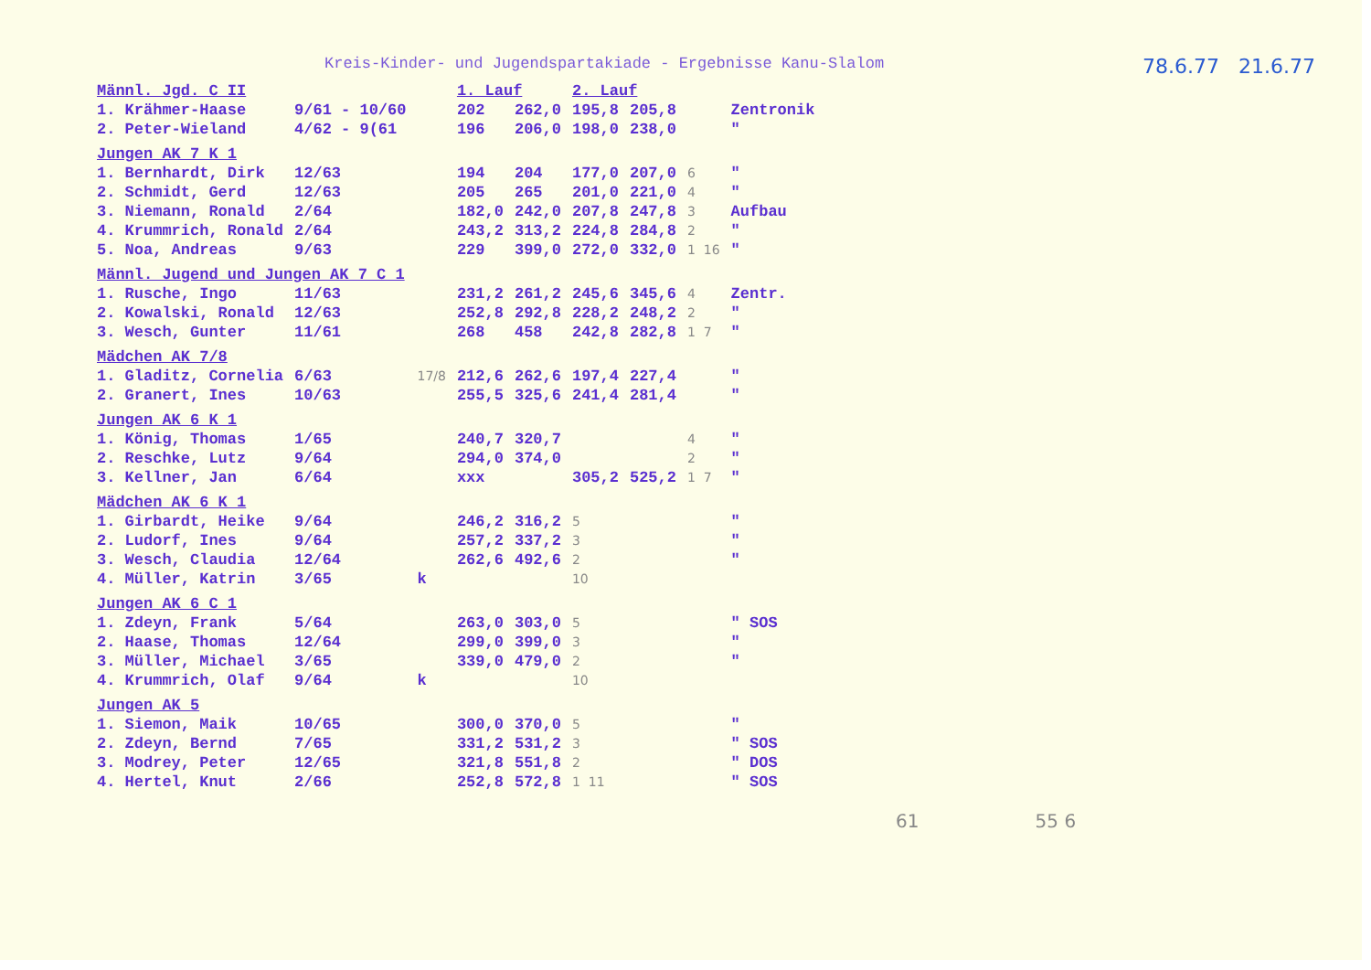Kreis-Kinder- und Jugendspartakiade - Ergebnisse Kanu-Slalom
78.6.77 21.6.77
| Männl. Jgd. C II | | | 1. Lauf | | 2. Lauf | | | |
| 1. Krähmer-Haase | 9/61 - 10/60 | | 202 | 262,0 | 195,8 | 205,8 | | Zentronik |
| 2. Peter-Wieland | 4/62 - 9(61 | | 196 | 206,0 | 198,0 | 238,0 | | " |
| Jungen AK 7 K 1 | | | | | | | | |
| 1. Bernhardt, Dirk | 12/63 | | 194 | 204 | 177,0 | 207,0 | 6 | " |
| 2. Schmidt, Gerd | 12/63 | | 205 | 265 | 201,0 | 221,0 | 4 | " |
| 3. Niemann, Ronald | 2/64 | | 182,0 | 242,0 | 207,8 | 247,8 | 3 | Aufbau |
| 4. Krummrich, Ronald | 2/64 | | 243,2 | 313,2 | 224,8 | 284,8 | 2 | " |
| 5. Noa, Andreas | 9/63 | | 229 | 399,0 | 272,0 | 332,0 | 1 16 | " |
| Männl. Jugend und Jungen AK 7 C 1 | | | | | | | | |
| 1. Rusche, Ingo | 11/63 | | 231,2 | 261,2 | 245,6 | 345,6 | 4 | Zentr. |
| 2. Kowalski, Ronald | 12/63 | | 252,8 | 292,8 | 228,2 | 248,2 | 2 | " |
| 3. Wesch, Gunter | 11/61 | | 268 | 458 | 242,8 | 282,8 | 1 7 | " |
| Mädchen AK 7/8 | | | | | | | | |
| 1. Gladitz, Cornelia | 6/63 | 17/8 | 212,6 | 262,6 | 197,4 | 227,4 | | " |
| 2. Granert, Ines | 10/63 | | 255,5 | 325,6 | 241,4 | 281,4 | | " |
| Jungen AK 6 K 1 | | | | | | | | |
| 1. König, Thomas | 1/65 | | 240,7 | 320,7 | | | 4 | " |
| 2. Reschke, Lutz | 9/64 | | 294,0 | 374,0 | | | 2 | " |
| 3. Kellner, Jan | 6/64 | | xxx | | 305,2 | 525,2 | 1 7 | " |
| Mädchen AK 6 K 1 | | | | | | | | |
| 1. Girbardt, Heike | 9/64 | | 246,2 | 316,2 | 5 | | | " |
| 2. Ludorf, Ines | 9/64 | | 257,2 | 337,2 | 3 | | | " |
| 3. Wesch, Claudia | 12/64 | | 262,6 | 492,6 | 2 | | | " |
| 4. Müller, Katrin | 3/65 | k | | | 10 | | | |
| Jungen AK 6 C 1 | | | | | | | | |
| 1. Zdeyn, Frank | 5/64 | | 263,0 | 303,0 | 5 | | | " SOS |
| 2. Haase, Thomas | 12/64 | | 299,0 | 399,0 | 3 | | | " |
| 3. Müller, Michael | 3/65 | | 339,0 | 479,0 | 2 | | | " |
| 4. Krummrich, Olaf | 9/64 | k | | | 10 | | | |
| Jungen AK 5 | | | | | | | | |
| 1. Siemon, Maik | 10/65 | | 300,0 | 370,0 | 5 | | | " |
| 2. Zdeyn, Bernd | 7/65 | | 331,2 | 531,2 | 3 | | | " SOS |
| 3. Modrey, Peter | 12/65 | | 321,8 | 551,8 | 2 | | | " DOS |
| 4. Hertel, Knut | 2/66 | | 252,8 | 572,8 | 1 11 | | | " SOS |
61 55 6